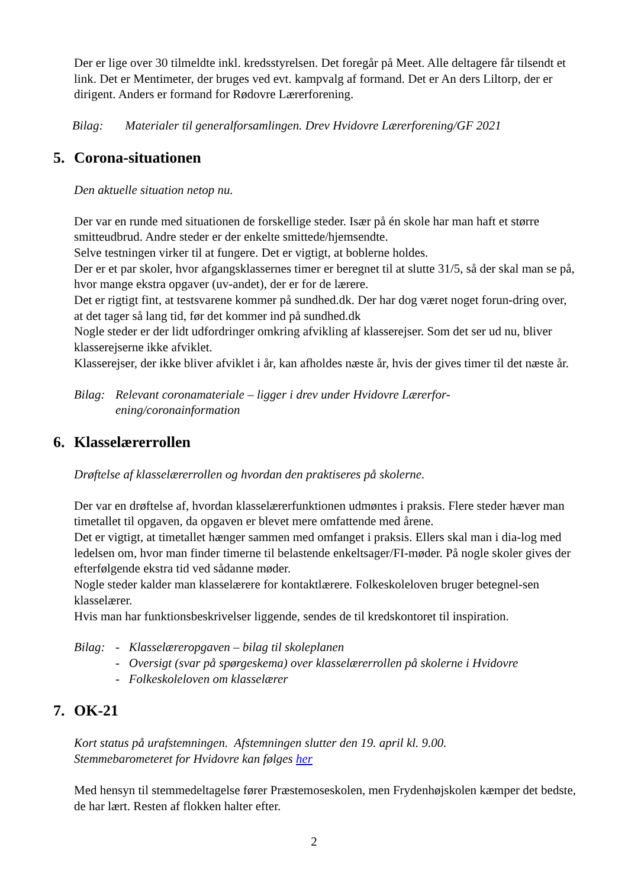Der er lige over 30 tilmeldte inkl. kredsstyrelsen. Det foregår på Meet. Alle deltagere får tilsendt et link. Det er Mentimeter, der bruges ved evt. kampvalg af formand. Det er An ders Liltorp, der er dirigent. Anders er formand for Rødovre Lærerforening.
Bilag: Materialer til generalforsamlingen. Drev Hvidovre Lærerforening/GF 2021
5. Corona-situationen
Den aktuelle situation netop nu.
Der var en runde med situationen de forskellige steder. Især på én skole har man haft et større smitteudbrud. Andre steder er der enkelte smittede/hjemsendte.
Selve testningen virker til at fungere. Det er vigtigt, at boblerne holdes.
Der er et par skoler, hvor afgangsklassernes timer er beregnet til at slutte 31/5, så der skal man se på, hvor mange ekstra opgaver (uv-andet), der er for de lærere.
Det er rigtigt fint, at testsvarene kommer på sundhed.dk. Der har dog været noget forun-dring over, at det tager så lang tid, før det kommer ind på sundhed.dk
Nogle steder er der lidt udfordringer omkring afvikling af klasserejser. Som det ser ud nu, bliver klasserejserne ikke afviklet.
Klasserejser, der ikke bliver afviklet i år, kan afholdes næste år, hvis der gives timer til det næste år.
Bilag: Relevant coronamateriale – ligger i drev under Hvidovre Lærerfor-
ening/coronainformation
6. Klasselærerrollen
Drøftelse af klasselærerrollen og hvordan den praktiseres på skolerne.
Der var en drøftelse af, hvordan klasselærerfunktionen udmøntes i praksis. Flere steder hæver man timetallet til opgaven, da opgaven er blevet mere omfattende med årene.
Det er vigtigt, at timetallet hænger sammen med omfanget i praksis. Ellers skal man i dia-log med ledelsen om, hvor man finder timerne til belastende enkeltsager/FI-møder. På nogle skoler gives der efterfølgende ekstra tid ved sådanne møder.
Nogle steder kalder man klasselærere for kontaktlærere. Folkeskoleloven bruger betegnel-sen klasselærer.
Hvis man har funktionsbeskrivelser liggende, sendes de til kredskontoret til inspiration.
Bilag: - Klasselæreropgaven – bilag til skoleplanen
- Oversigt (svar på spørgeskema) over klasselærerrollen på skolerne i Hvidovre
- Folkeskoleloven om klasselærer
7. OK-21
Kort status på urafstemningen. Afstemningen slutter den 19. april kl. 9.00.
Stemmebarometeret for Hvidovre kan følges her
Med hensyn til stemmedeltagelse fører Præstemoseskolen, men Frydenhøjskolen kæmper det bedste, de har lært. Resten af flokken halter efter.
2